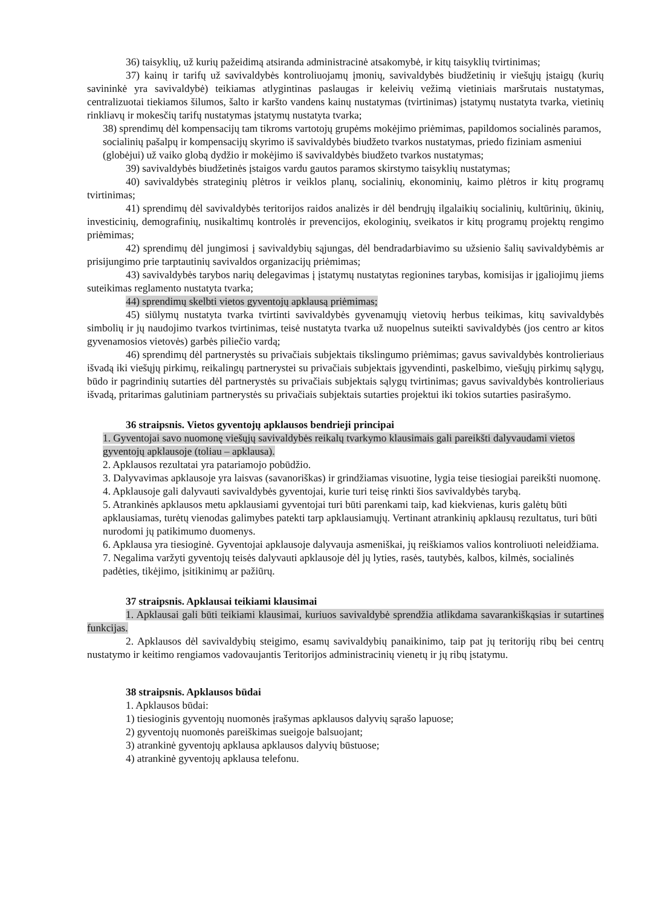36) taisyklių, už kurių pažeidimą atsiranda administracinė atsakomybė, ir kitų taisyklių tvirtinimas;
37) kainų ir tarifų už savivaldybės kontroliuojamų įmonių, savivaldybės biudžetinių ir viešųjų įstaigų (kurių savininkė yra savivaldybė) teikiamas atlygintinas paslaugas ir keleivių vežimą vietiniais maršrutais nustatymas, centralizuotai tiekiamos šilumos, šalto ir karšto vandens kainų nustatymas (tvirtinimas) įstatymų nustatyta tvarka, vietinių rinkliavų ir mokesčių tarifų nustatymas įstatymų nustatyta tvarka;
38) sprendimų dėl kompensacijų tam tikroms vartotojų grupėms mokėjimo priėmimas, papildomos socialinės paramos, socialinių pašalpų ir kompensacijų skyrimo iš savivaldybės biudžeto tvarkos nustatymas, priedo fiziniam asmeniui (globėjui) už vaiko globą dydžio ir mokėjimo iš savivaldybės biudžeto tvarkos nustatymas;
39) savivaldybės biudžetinės įstaigos vardu gautos paramos skirstymo taisyklių nustatymas;
40) savivaldybės strateginių plėtros ir veiklos planų, socialinių, ekonominių, kaimo plėtros ir kitų programų tvirtinimas;
41) sprendimų dėl savivaldybės teritorijos raidos analizės ir dėl bendrųjų ilgalaikių socialinių, kultūrinių, ūkinių, investicinių, demografinių, nusikaltimų kontrolės ir prevencijos, ekologinių, sveikatos ir kitų programų projektų rengimo priėmimas;
42) sprendimų dėl jungimosi į savivaldybių sąjungas, dėl bendradarbiavimo su užsienio šalių savivaldybėmis ar prisijungimo prie tarptautinių savivaldos organizacijų priėmimas;
43) savivaldybės tarybos narių delegavimas į įstatymų nustatytas regionines tarybas, komisijas ir įgaliojimų jiems suteikimas reglamento nustatyta tvarka;
44) sprendimų skelbti vietos gyventojų apklausą priėmimas;
45) siūlymų nustatyta tvarka tvirtinti savivaldybės gyvenamųjų vietovių herbus teikimas, kitų savivaldybės simbolių ir jų naudojimo tvarkos tvirtinimas, teisė nustatyta tvarka už nuopelnus suteikti savivaldybės (jos centro ar kitos gyvenamosios vietovės) garbės piliečio vardą;
46) sprendimų dėl partnerystės su privačiais subjektais tikslingumo priėmimas; gavus savivaldybės kontrolieriaus išvadą iki viešųjų pirkimų, reikalingų partnerystei su privačiais subjektais įgyvendinti, paskelbimo, viešųjų pirkimų sąlygų, būdo ir pagrindinių sutarties dėl partnerystės su privačiais subjektais sąlygų tvirtinimas; gavus savivaldybės kontrolieriaus išvadą, pritarimas galutiniam partnerystės su privačiais subjektais sutarties projektui iki tokios sutarties pasirašymo.
36 straipsnis. Vietos gyventojų apklausos bendrieji principai
1. Gyventojai savo nuomonę viešųjų savivaldybės reikalų tvarkymo klausimais gali pareikšti dalyvaudami vietos gyventojų apklausoje (toliau – apklausa).
2. Apklausos rezultatai yra patariamojo pobūdžio.
3. Dalyvavimas apklausoje yra laisvas (savanoriškas) ir grindžiamas visuotine, lygia teise tiesiogiai pareikšti nuomonę.
4. Apklausoje gali dalyvauti savivaldybės gyventojai, kurie turi teisę rinkti šios savivaldybės tarybą.
5. Atrankinės apklausos metu apklausiami gyventojai turi būti parenkami taip, kad kiekvienas, kuris galėtų būti apklausiamas, turėtų vienodas galimybes patekti tarp apklausiamųjų. Vertinant atrankinių apklausų rezultatus, turi būti nurodomi jų patikimumo duomenys.
6. Apklausa yra tiesioginė. Gyventojai apklausoje dalyvauja asmeniškai, jų reiškiamos valios kontroliuoti neleidžiama.
7. Negalima varžyti gyventojų teisės dalyvauti apklausoje dėl jų lyties, rasės, tautybės, kalbos, kilmės, socialinės padėties, tikėjimo, įsitikinimų ar pažiūrų.
37 straipsnis. Apklausai teikiami klausimai
1. Apklausai gali būti teikiami klausimai, kuriuos savivaldybė sprendžia atlikdama savarankiškąsias ir sutartines funkcijas.
2. Apklausos dėl savivaldybių steigimo, esamų savivaldybių panaikinimo, taip pat jų teritorijų ribų bei centrų nustatymo ir keitimo rengiamos vadovaujantis Teritorijos administracinių vienetų ir jų ribų įstatymu.
38 straipsnis. Apklausos būdai
1. Apklausos būdai:
1) tiesioginis gyventojų nuomonės įrašymas apklausos dalyvių sąrašo lapuose;
2) gyventojų nuomonės pareiškimas sueigoje balsuojant;
3) atrankinė gyventojų apklausa apklausos dalyvių būstuose;
4) atrankinė gyventojų apklausa telefonu.